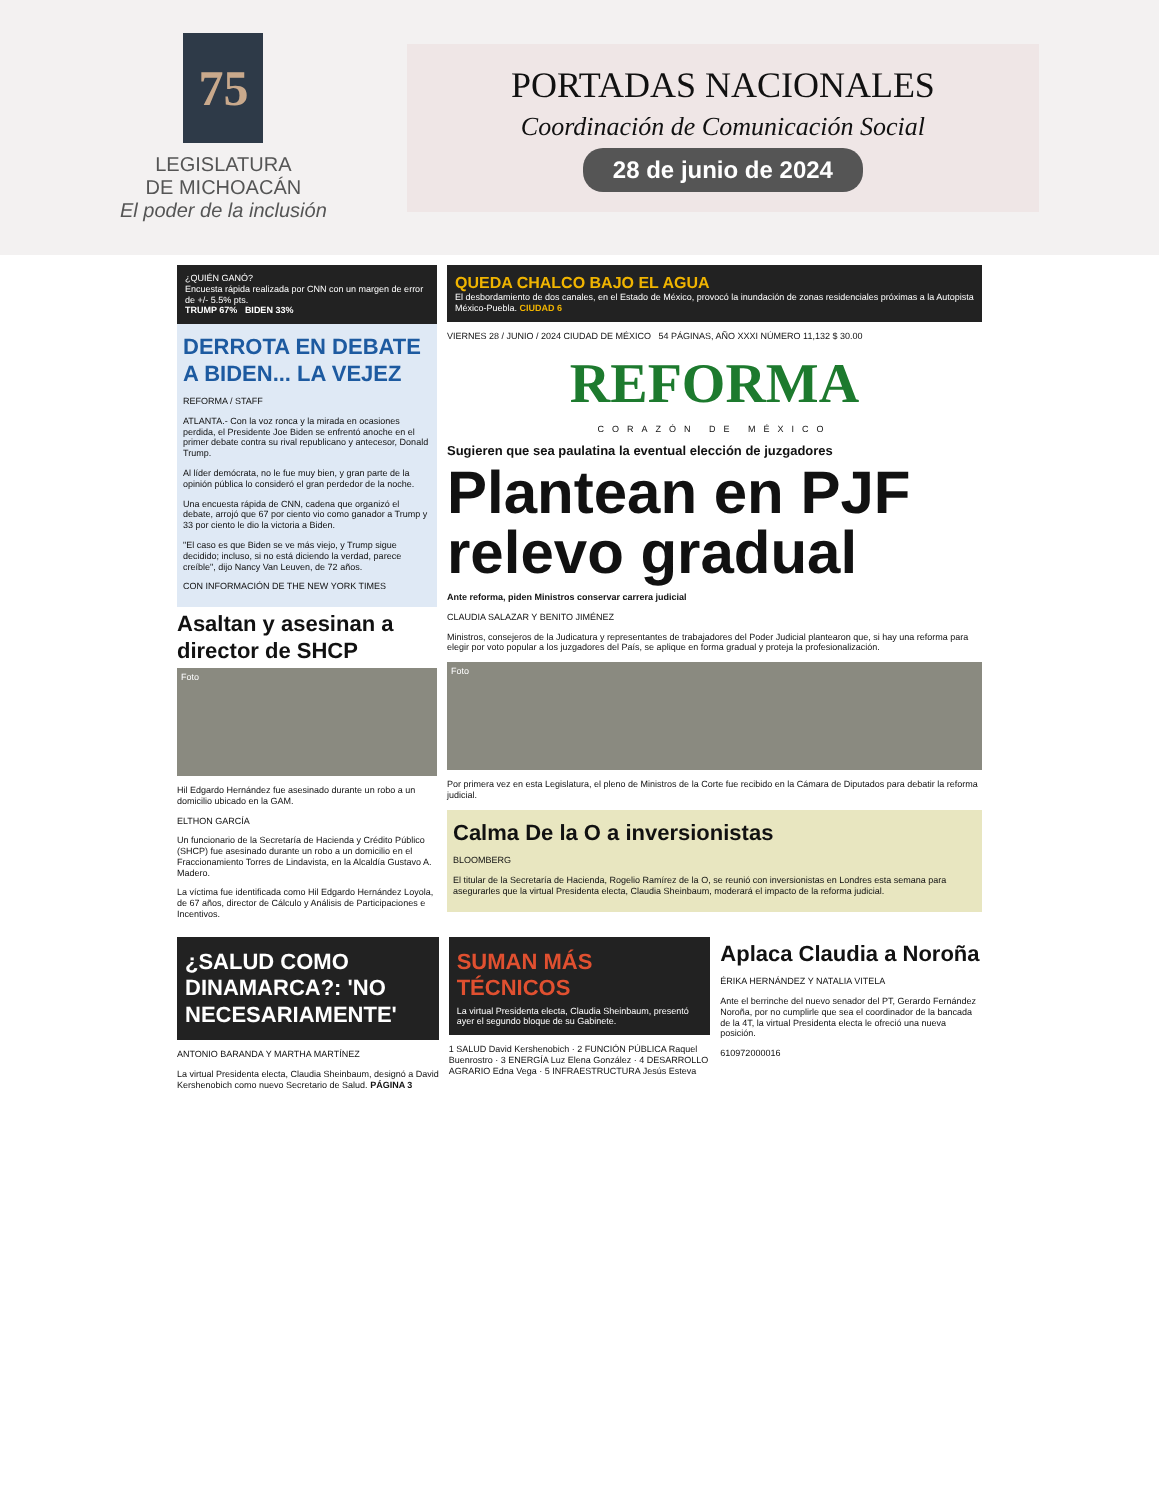75
LEGISLATURA
DE MICHOACÁN
El poder de la inclusión
PORTADAS NACIONALES
Coordinación de Comunicación Social
28 de junio de 2024
¿QUIÉN GANÓ?
Encuesta rápida realizada por CNN con un margen de error de +/- 5.5% pts.
TRUMP 67% BIDEN 33%
DERROTA EN DEBATE A BIDEN... LA VEJEZ
REFORMA / STAFF
ATLANTA.- Con la voz ronca y la mirada en ocasiones perdida, el Presidente Joe Biden se enfrentó anoche en el primer debate contra su rival republicano y antecesor, Donald Trump.
Al líder demócrata, no le fue muy bien, y gran parte de la opinión pública lo consideró el gran perdedor de la noche.
Una encuesta rápida de CNN, cadena que organizó el debate, arrojó que 67 por ciento vio como ganador a Trump y 33 por ciento le dio la victoria a Biden.
"El caso es que Biden se ve más viejo, y Trump sigue decidido; incluso, si no está diciendo la verdad, parece creíble", dijo Nancy Van Leuven, de 72 años.
CON INFORMACIÓN DE THE NEW YORK TIMES
Asaltan y asesinan a director de SHCP
Foto
Hil Edgardo Hernández fue asesinado durante un robo a un domicilio ubicado en la GAM.
ELTHON GARCÍA
Un funcionario de la Secretaría de Hacienda y Crédito Público (SHCP) fue asesinado durante un robo a un domicilio en el Fraccionamiento Torres de Lindavista, en la Alcaldía Gustavo A. Madero.
La víctima fue identificada como Hil Edgardo Hernández Loyola, de 67 años, director de Cálculo y Análisis de Participaciones e Incentivos.
QUEDA CHALCO BAJO EL AGUA
El desbordamiento de dos canales, en el Estado de México, provocó la inundación de zonas residenciales próximas a la Autopista México-Puebla. CIUDAD 6
VIERNES 28 / JUNIO / 2024 CIUDAD DE MÉXICO 54 PÁGINAS, AÑO XXXI NÚMERO 11,132 $ 30.00
REFORMA
CORAZÓN DE MÉXICO
Sugieren que sea paulatina la eventual elección de juzgadores
Plantean en PJF relevo gradual
Ante reforma, piden Ministros conservar carrera judicial
CLAUDIA SALAZAR Y BENITO JIMÉNEZ
Ministros, consejeros de la Judicatura y representantes de trabajadores del Poder Judicial plantearon que, si hay una reforma para elegir por voto popular a los juzgadores del País, se aplique en forma gradual y proteja la profesionalización.
Foto
Por primera vez en esta Legislatura, el pleno de Ministros de la Corte fue recibido en la Cámara de Diputados para debatir la reforma judicial.
Calma De la O a inversionistas
BLOOMBERG
El titular de la Secretaría de Hacienda, Rogelio Ramírez de la O, se reunió con inversionistas en Londres esta semana para asegurarles que la virtual Presidenta electa, Claudia Sheinbaum, moderará el impacto de la reforma judicial.
¿SALUD COMO DINAMARCA?: 'NO NECESARIAMENTE'
ANTONIO BARANDA Y MARTHA MARTÍNEZ
La virtual Presidenta electa, Claudia Sheinbaum, designó a David Kershenobich como nuevo Secretario de Salud. PÁGINA 3
SUMAN MÁS TÉCNICOS
La virtual Presidenta electa, Claudia Sheinbaum, presentó ayer el segundo bloque de su Gabinete.
1 SALUD David Kershenobich · 2 FUNCIÓN PÚBLICA Raquel Buenrostro · 3 ENERGÍA Luz Elena González · 4 DESARROLLO AGRARIO Edna Vega · 5 INFRAESTRUCTURA Jesús Esteva
Aplaca Claudia a Noroña
ÉRIKA HERNÁNDEZ Y NATALIA VITELA
Ante el berrinche del nuevo senador del PT, Gerardo Fernández Noroña, por no cumplirle que sea el coordinador de la bancada de la 4T, la virtual Presidenta electa le ofreció una nueva posición.
610972000016